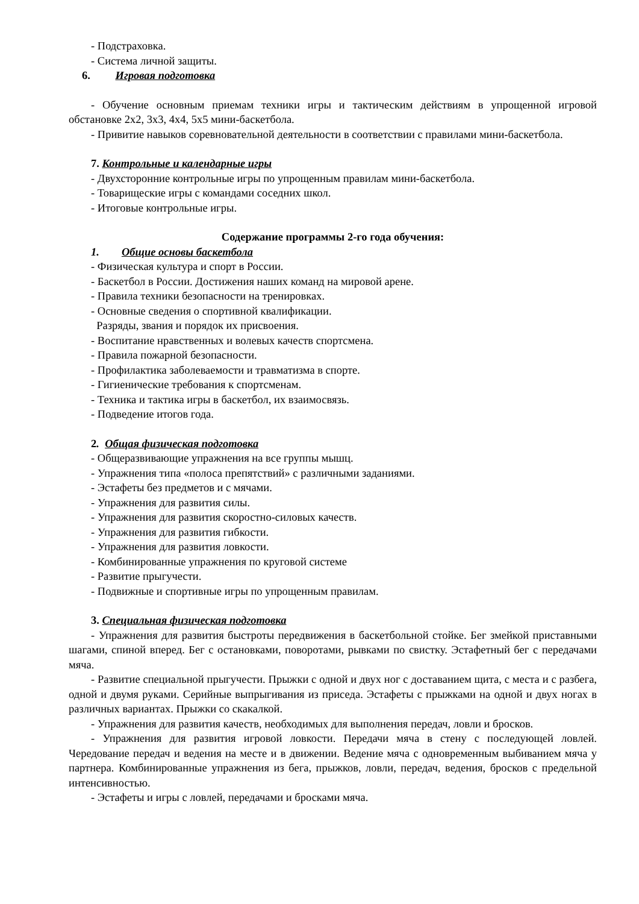- Подстраховка.
- Система личной защиты.
6. Игровая подготовка
- Обучение основным приемам техники игры и тактическим действиям в упрощенной игровой обстановке 2х2, 3х3, 4х4, 5х5 мини-баскетбола.
- Привитие навыков соревновательной деятельности в соответствии с правилами мини-баскетбола.
7. Контрольные и календарные игры
- Двухсторонние контрольные игры по упрощенным правилам мини-баскетбола.
- Товарищеские игры с командами соседних школ.
- Итоговые контрольные игры.
Содержание программы 2-го года обучения:
1. Общие основы баскетбола
- Физическая культура и спорт в России.
- Баскетбол в России. Достижения наших команд на мировой арене.
- Правила техники безопасности на тренировках.
- Основные сведения о спортивной квалификации.
Разряды, звания и порядок их присвоения.
- Воспитание нравственных и волевых качеств спортсмена.
- Правила пожарной безопасности.
- Профилактика заболеваемости и травматизма в спорте.
- Гигиенические требования к спортсменам.
- Техника и тактика игры в баскетбол, их взаимосвязь.
- Подведение итогов года.
2. Общая физическая подготовка
- Общеразвивающие упражнения на все группы мышц.
- Упражнения типа «полоса препятствий» с различными заданиями.
- Эстафеты без предметов и с мячами.
- Упражнения для развития силы.
- Упражнения для развития скоростно-силовых качеств.
- Упражнения для развития гибкости.
- Упражнения для развития ловкости.
- Комбинированные упражнения по круговой системе
- Развитие прыгучести.
- Подвижные и спортивные игры по упрощенным правилам.
3. Специальная физическая подготовка
- Упражнения для развития быстроты передвижения в баскетбольной стойке. Бег змейкой приставными шагами, спиной вперед. Бег с остановками, поворотами, рывками по свистку. Эстафетный бег с передачами мяча.
- Развитие специальной прыгучести. Прыжки с одной и двух ног с доставанием щита, с места и с разбега, одной и двумя руками. Серийные выпрыгивания из приседа. Эстафеты с прыжками на одной и двух ногах в различных вариантах. Прыжки со скакалкой.
- Упражнения для развития качеств, необходимых для выполнения передач, ловли и бросков.
- Упражнения для развития игровой ловкости. Передачи мяча в стену с последующей ловлей. Чередование передач и ведения на месте и в движении. Ведение мяча с одновременным выбиванием мяча у партнера. Комбинированные упражнения из бега, прыжков, ловли, передач, ведения, бросков с предельной интенсивностью.
- Эстафеты и игры с ловлей, передачами и бросками мяча.